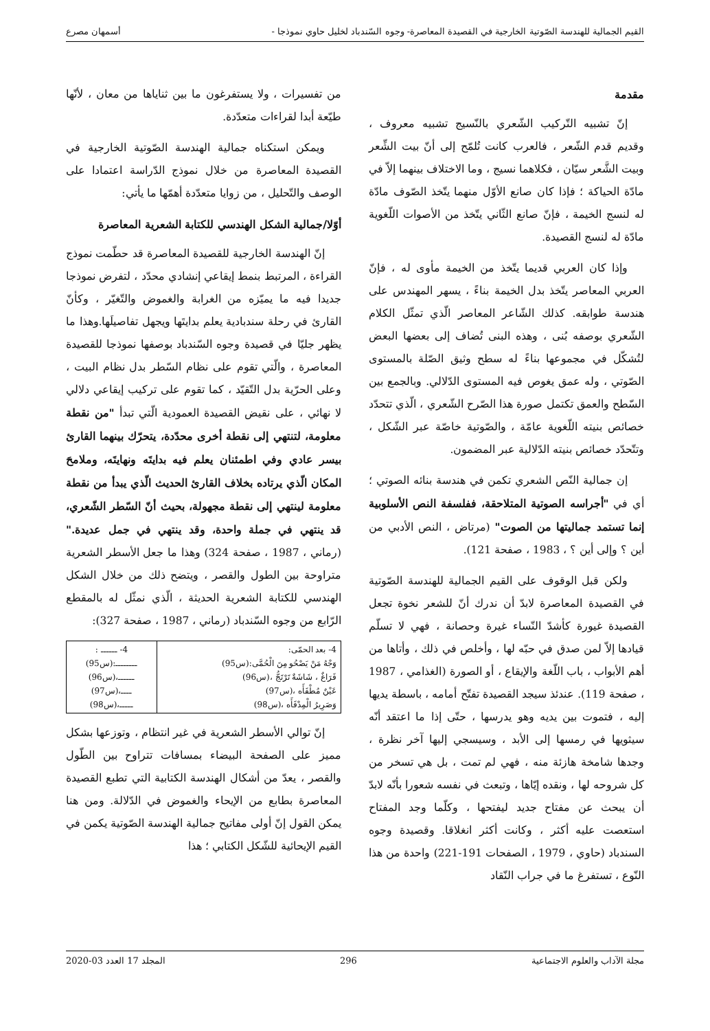القيم الجمالية للهندسة الصّوتية الخارجية في القصيدة المعاصرة- وجوه السّندباد لخليل حاوي نموذجا - أسمهان مصرع
مقدمة
إنّ تشبيه التّركيب الشّعري بالنّسيج تشبيه معروف ، وقديم قدم الشّعر ، فالعرب كانت تُلمّح إلى أنّ بيت الشِّعر وبيت الشَّعر سيّان ، فكلاهما نسيج ، وما الاختلاف بينهما إلاّ في مادّة الحياكة ؛ فإذا كان صانع الأوّل منهما يتّخذ الصّوف مادّة له لنسج الخيمة ، فإنّ صانع الثّاني يتّخذ من الأصوات اللّغوية مادّة له لنسج القصيدة.
وإذا كان العربي قديما يتّخذ من الخيمة مأوى له ، فإنّ العربي المعاصر يتّخذ بدل الخيمة بناءً ، يسهر المهندس على هندسة طوابقه. كذلك الشّاعر المعاصر الّذي تمثّل الكلام الشّعري بوصفه بُنى ، وهذه البنى تُضاف إلى بعضها البعض لتُشكّل في مجموعها بناءً له سطح وثيق الصّلة بالمستوى الصّوتي ، وله عمق يغوص فيه المستوى الدّلالي. وبالجمع بين السّطح والعمق تكتمل صورة هذا الصّرح الشّعري ، الّذي تتحدّد خصائص بنيته اللّغوية عامّة ، والصّوتية خاصّة عبر الشّكل ، وتتّحدّد خصائص بنيته الدّلالية عبر المضمون.
إن جمالية النّص الشعري تكمن في هندسة بنائه الصوتي ؛ أي في "أجراسه الصوتية المتلاحقة، ففلسفة النص الأسلوبية إنما تستمد جماليتها من الصوت" (مرتاض ، النص الأدبي من أين ؟ وإلى أين ؟ ، 1983 ، صفحة 121).
ولكن قبل الوقوف على القيم الجمالية للهندسة الصّوتية في القصيدة المعاصرة لابدّ أن ندرك أنّ للشعر نخوة تجعل القصيدة غيورة كأشدّ النّساء غيرة وحصانة ، فهي لا تسلّم قيادها إلاّ لمن صدق في حبّه لها ، وأخلص في ذلك ، وأتاها من أهم الأبواب ، باب اللّغة والإيقاع ، أو الصورة (الغذامي ، 1987 ، صفحة 119). عندئذ سيجد القصيدة تفتّح أمامه ، باسطة يديها إليه ، فتموت بين يديه وهو يدرسها ، حتّى إذا ما اعتقد أنّه سيثويها في رمسها إلى الأبد ، وسيسجي إليها آخر نظرة ، وجدها شامخة هازئة منه ، فهي لم تمت ، بل هي تسخر من كل شروحه لها ، ونقده إيّاها ، وتبعث في نفسه شعورا بأنّه لابدّ أن يبحث عن مفتاح جديد ليفتحها ، وكلّما وجد المفتاح استعصت عليه أكثر ، وكانت أكثر انغلاقا. وقصيدة وجوه السندباد (حاوي ، 1979 ، الصفحات 191-221) واحدة من هذا النّوع ، تستفرغ ما في جراب النّقاد
من تفسيرات ، ولا يستفرغون ما بين ثناياها من معان ، لأنّها طيّعة أبدا لقراءات متعدّدة.
ويمكن استكناه جمالية الهندسة الصّوتية الخارجية في القصيدة المعاصرة من خلال نموذج الدّراسة اعتمادا على الوصف والتّحليل ، من زوايا متعدّدة أهمّها ما يأتي:
أوّلا/جمالية الشكل الهندسي للكتابة الشعرية المعاصرة
إنّ الهندسة الخارجية للقصيدة المعاصرة قد حطّمت نموذج القراءة ، المرتبط بنمط إيقاعي إنشادي محدّد ، لتفرض نموذجا جديدا فيه ما يميّزه من الغرابة والغموض والتّغيّر ، وكأنّ القارئ في رحلة سندبادية يعلم بدايتَها ويجهل تفاصيلَها.وهذا ما يظهر جليّا في قصيدة وجوه السّندباد بوصفها نموذجا للقصيدة المعاصرة ، والّتي تقوم على نظام السّطر بدل نظام البيت ، وعلى الحرّية بدل التّقيّد ، كما تقوم على تركيب إيقاعي دلالي لا نهائي ، على نقيض القصيدة العمودية الّتي تبدأ "من نقطة معلومة، لتنتهي إلى نقطة أخرى محدّدة، يتحرّك بينهما القارئ بيسر عادي وفي اطمئنان يعلم فيه بدايتَه ونهايتَه، وملامحَ المكان الّذي يرتاده بخلاف القارئ الحديث الّذي يبدأ من نقطة معلومة لينتهي إلى نقطة مجهولة، بحيث أنّ السّطر الشّعري، قد ينتهي في جملة واحدة، وقد ينتهي في جمل عديدة." (رماني ، 1987 ، صفحة 324) وهذا ما جعل الأسطر الشعرية متراوحة بين الطول والقصر ، ويتضح ذلك من خلال الشكل الهندسي للكتابة الشعرية الحديثة ، الّذي نمثّل له بالمقطع الرّابع من وجوه السّندباد (رماني ، 1987 ، صفحة 327):
| 4- بعد الحمّى: وَجْهُ مَنْ يَصْحُو مِنَ الْحُمَّى:(س95) فَرَاغٌ ، شَاشَةٌ تَرْتَجُّ ،(س96) عَيْنٌ مُطْفَأَه ،(س97) وَصَرِيرُ الْمِدْفَأَه ،(س98) | 4- ــــــ : ــــــــ:(س95) ــــــ،(س96) ــــ،(س97) ـــــ،(س98) |
إنّ توالي الأسطر الشعرية في غير انتظام ، وتوزعها بشكل مميز على الصفحة البيضاء بمسافات تتراوح بين الطّول والقصر ، يعدّ من أشكال الهندسة الكتابية التي تطبع القصيدة المعاصرة بطابع من الإيحاء والغموض في الدّلالة. ومن هنا يمكن القول إنّ أولى مفاتيح جمالية الهندسة الصّوتية يكمن في القيم الإيحائية للشّكل الكتابي ؛ هذا
مجلة الآداب والعلوم الاجتماعية 296 المجلد 17 العدد 03-2020